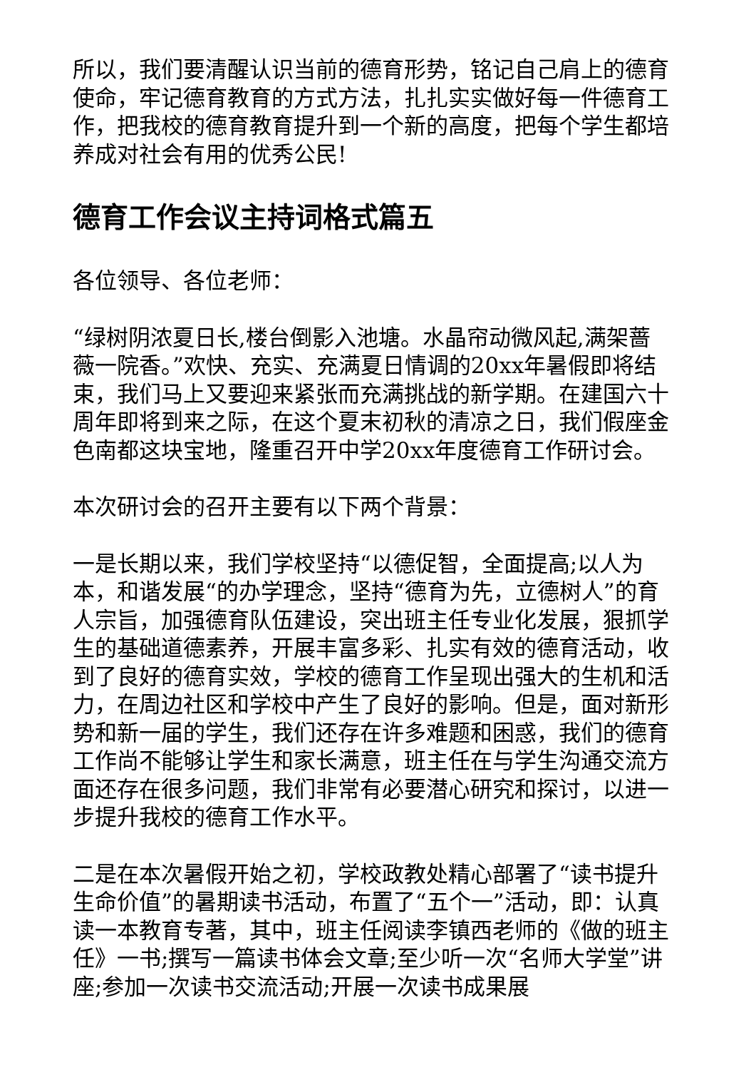所以，我们要清醒认识当前的德育形势，铭记自己肩上的德育使命，牢记德育教育的方式方法，扎扎实实做好每一件德育工作，把我校的德育教育提升到一个新的高度，把每个学生都培养成对社会有用的优秀公民!
德育工作会议主持词格式篇五
各位领导、各位老师：
“绿树阴浓夏日长,楼台倒影入池塘。水晶帘动微风起,满架蔷薇一院香。”欢快、充实、充满夏日情调的20xx年暑假即将结束，我们马上又要迎来紧张而充满挑战的新学期。在建国六十周年即将到来之际，在这个夏末初秋的清凉之日，我们假座金色南都这块宝地，隆重召开中学20xx年度德育工作研讨会。
本次研讨会的召开主要有以下两个背景：
一是长期以来，我们学校坚持“以德促智，全面提高;以人为本，和谐发展“的办学理念，坚持“德育为先，立德树人”的育人宗旨，加强德育队伍建设，突出班主任专业化发展，狠抓学生的基础道德素养，开展丰富多彩、扎实有效的德育活动，收到了良好的德育实效，学校的德育工作呈现出强大的生机和活力，在周边社区和学校中产生了良好的影响。但是，面对新形势和新一届的学生，我们还存在许多难题和困惑，我们的德育工作尚不能够让学生和家长满意，班主任在与学生沟通交流方面还存在很多问题，我们非常有必要潜心研究和探讨，以进一步提升我校的德育工作水平。
二是在本次暑假开始之初，学校政教处精心部署了“读书提升生命价值”的暑期读书活动，布置了“五个一”活动，即：认真读一本教育专著，其中，班主任阅读李镇西老师的《做的班主任》一书;撰写一篇读书体会文章;至少听一次“名师大学堂”讲座;参加一次读书交流活动;开展一次读书成果展